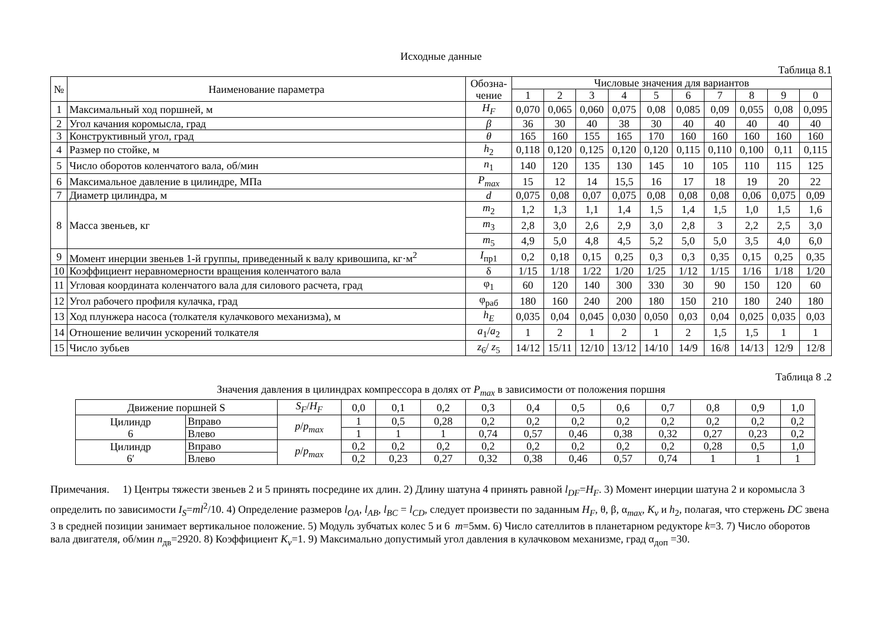Исходные данные
Таблица 8.1
| № | Наименование параметра | Обозна- чение | Числовые значения для вариантов | | | | | | | | | |
| --- | --- | --- | --- | --- | --- | --- | --- | --- | --- | --- | --- | --- |
| | | | 1 | 2 | 3 | 4 | 5 | 6 | 7 | 8 | 9 | 0 |
| 1 | Максимальный ход поршней, м | H<sub>F</sub> | 0,070 | 0,065 | 0,060 | 0,075 | 0,08 | 0,085 | 0,09 | 0,055 | 0,08 | 0,095 |
| 2 | Угол качания коромысла, град | β | 36 | 30 | 40 | 38 | 30 | 40 | 40 | 40 | 40 | 40 |
| 3 | Конструктивный угол, град | θ | 165 | 160 | 155 | 165 | 170 | 160 | 160 | 160 | 160 | 160 |
| 4 | Размер по стойке, м | h<sub>2</sub> | 0,118 | 0,120 | 0,125 | 0,120 | 0,120 | 0,115 | 0,110 | 0,100 | 0,11 | 0,115 |
| 5 | Число оборотов коленчатого вала, об/мин | n<sub>1</sub> | 140 | 120 | 135 | 130 | 145 | 10 | 105 | 110 | 115 | 125 |
| 6 | Максимальное давление в цилиндре, МПа | P<sub>max</sub> | 15 | 12 | 14 | 15,5 | 16 | 17 | 18 | 19 | 20 | 22 |
| 7 | Диаметр цилиндра, м | d | 0,075 | 0,08 | 0,07 | 0,075 | 0,08 | 0,08 | 0,08 | 0,06 | 0,075 | 0,09 |
| 8 | Масса звеньев, кг | m<sub>2</sub> | 1,2 | 1,3 | 1,1 | 1,4 | 1,5 | 1,4 | 1,5 | 1,0 | 1,5 | 1,6 |
| | | m<sub>3</sub> | 2,8 | 3,0 | 2,6 | 2,9 | 3,0 | 2,8 | 3 | 2,2 | 2,5 | 3,0 |
| | | m<sub>5</sub> | 4,9 | 5,0 | 4,8 | 4,5 | 5,2 | 5,0 | 5,0 | 3,5 | 4,0 | 6,0 |
| 9 | Момент инерции звеньев 1-й группы, приведенный к валу кривошипа, кг·м<sup>2</sup> | I<sub>пр1</sub> | 0,2 | 0,18 | 0,15 | 0,25 | 0,3 | 0,3 | 0,35 | 0,15 | 0,25 | 0,35 |
| 10 | Коэффициент неравномерности вращения коленчатого вала | δ | 1/15 | 1/18 | 1/22 | 1/20 | 1/25 | 1/12 | 1/15 | 1/16 | 1/18 | 1/20 |
| 11 | Угловая координата коленчатого вала для силового расчета, град | φ<sub>1</sub> | 60 | 120 | 140 | 300 | 330 | 30 | 90 | 150 | 120 | 60 |
| 12 | Угол рабочего профиля кулачка, град | φ<sub>раб</sub> | 180 | 160 | 240 | 200 | 180 | 150 | 210 | 180 | 240 | 180 |
| 13 | Ход плунжера насоса (толкателя кулачкового механизма), м | h<sub>E</sub> | 0,035 | 0,04 | 0,045 | 0,030 | 0,050 | 0,03 | 0,04 | 0,025 | 0,035 | 0,03 |
| 14 | Отношение величин ускорений толкателя | a<sub>1</sub>/ a<sub>2</sub> | 1 | 2 | 1 | 2 | 1 | 2 | 1,5 | 1,5 | 1 | 1 |
| 15 | Число зубьев | z<sub>6</sub>/ z<sub>5</sub> | 14/12 | 15/11 | 12/10 | 13/12 | 14/10 | 14/9 | 16/8 | 14/13 | 12/9 | 12/8 |
Таблица 8 .2
Значения давления в цилиндрах компрессора в долях от P<sub>max</sub> в зависимости от положения поршня
| Движение поршней S | | S<sub>F</sub> / H<sub>F</sub> | 0,0 | 0,1 | 0,2 | 0,3 | 0,4 | 0,5 | 0,6 | 0,7 | 0,8 | 0,9 | 1,0 |
| Цилиндр 6 | Вправо | p / p<sub>max</sub> | 1 | 0,5 | 0,28 | 0,2 | 0,2 | 0,2 | 0,2 | 0,2 | 0,2 | 0,2 | 0,2 |
| | Влево | | 1 | 1 | 1 | 0,74 | 0,57 | 0,46 | 0,38 | 0,32 | 0,27 | 0,23 | 0,2 |
| Цилиндр 6′ | Вправо | p / p<sub>max</sub> | 0,2 | 0,2 | 0,2 | 0,2 | 0,2 | 0,2 | 0,2 | 0,2 | 0,28 | 0,5 | 1,0 |
| | Влево | | 0,2 | 0,23 | 0,27 | 0,32 | 0,38 | 0,46 | 0,57 | 0,74 | 1 | 1 | 1 |
Примечания. 1) Центры тяжести звеньев 2 и 5 принять посредине их длин. 2) Длину шатуна 4 принять равной l<sub>DF</sub>=H<sub>F</sub>. 3) Момент инерции шатуна 2 и коромысла 3 определить по зависимости I<sub>S</sub>=ml<sup>2</sup>/10. 4) Определение размеров l<sub>OA</sub>, l<sub>AB</sub>, l<sub>BC</sub> = l<sub>CD</sub>, следует произвести по заданным H<sub>F</sub>, θ, β, α<sub>max</sub>, K<sub>v</sub> и h<sub>2</sub>, полагая, что стержень DC звена 3 в средней позиции занимает вертикальное положение. 5) Модуль зубчатых колес 5 и 6 m=5мм. 6) Число сателлитов в планетарном редукторе k=3. 7) Число оборотов вала двигателя, об/мин n<sub>дв</sub>=2920. 8) Коэффициент K<sub>v</sub>=1. 9) Максимально допустимый угол давления в кулачковом механизме, град α<sub>доп</sub> =30.